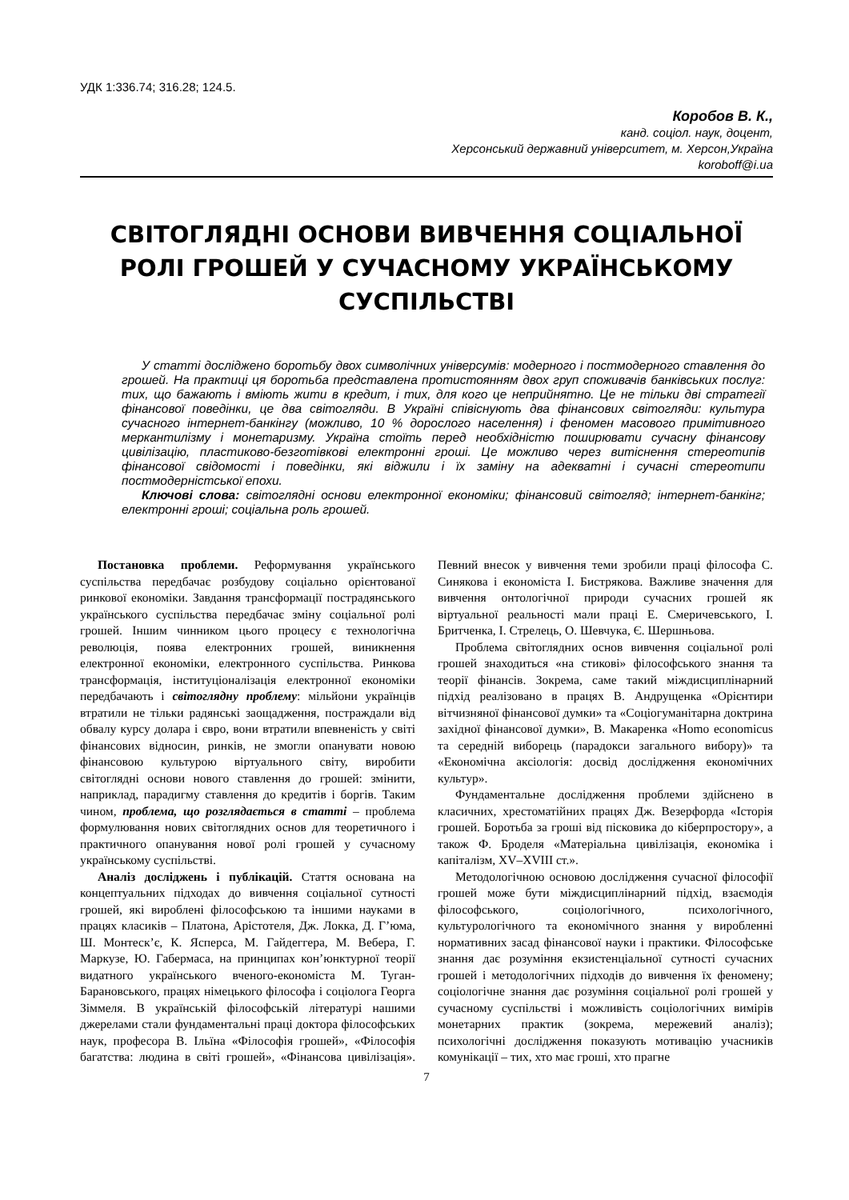УДК 1:336.74; 316.28; 124.5.
Коробов В. К.,
канд. соціол. наук, доцент,
Херсонський державний університет, м. Херсон,Україна
koroboff@i.ua
СВІТОГЛЯДНІ ОСНОВИ ВИВЧЕННЯ СОЦІАЛЬНОЇ РОЛІ ГРОШЕЙ У СУЧАСНОМУ УКРАЇНСЬКОМУ СУСПІЛЬСТВІ
У статті досліджено боротьбу двох символічних універсумів: модерного і постмодерного ставлення до грошей. На практиці ця боротьба представлена протистоянням двох груп споживачів банківських послуг: тих, що бажають і вміють жити в кредит, і тих, для кого це неприйнятно. Це не тільки дві стратегії фінансової поведінки, це два світогляди. В Україні співіснують два фінансових світогляди: культура сучасного інтернет-банкінгу (можливо, 10 % дорослого населення) і феномен масового примітивного меркантилізму і монетаризму. Україна стоїть перед необхідністю поширювати сучасну фінансову цивілізацію, пластиково-безготівкові електронні гроші. Це можливо через витіснення стереотипів фінансової свідомості і поведінки, які віджили і їх заміну на адекватні і сучасні стереотипи постмодерністської епохи.
Ключові слова: світоглядні основи електронної економіки; фінансовий світогляд; інтернет-банкінг; електронні гроші; соціальна роль грошей.
Постановка проблеми. Реформування українського суспільства передбачає розбудову соціально орієнтованої ринкової економіки. Завдання трансформації пострадянського українського суспільства передбачає зміну соціальної ролі грошей. Іншим чинником цього процесу є технологічна революція, поява електронних грошей, виникнення електронної економіки, електронного суспільства. Ринкова трансформація, інституціоналізація електронної економіки передбачають і світоглядну проблему: мільйони українців втратили не тільки радянські заощадження, постраждали від обвалу курсу долара і євро, вони втратили впевненість у світі фінансових відносин, ринків, не змогли опанувати новою фінансовою культурою віртуального світу, виробити світоглядні основи нового ставлення до грошей: змінити, наприклад, парадигму ставлення до кредитів і боргів. Таким чином, проблема, що розглядається в статті – проблема формулювання нових світоглядних основ для теоретичного і практичного опанування нової ролі грошей у сучасному українському суспільстві.
Аналіз досліджень і публікацій. Стаття основана на концептуальних підходах до вивчення соціальної сутності грошей, які вироблені філософською та іншими науками в працях класиків – Платона, Арістотеля, Дж. Локка, Д. Г’юма, Ш. Монтеск’є, К. Ясперса, М. Гайдеггера, М. Вебера, Г. Маркузе, Ю. Габермаса, на принципах кон’юнктурної теорії видатного українського вченого-економіста М. Туган-Барановського, працях німецького філософа і соціолога Георга Зіммеля. В українській філософській літературі нашими джерелами стали фундаментальні праці доктора філософських наук, професора В. Ільїна «Філософія грошей», «Філософія багатства: людина в світі грошей», «Фінансова цивілізація». Певний внесок у вивчення теми зробили праці філософа С. Синякова і економіста І. Бистрякова. Важливе значення для вивчення онтологічної природи сучасних грошей як віртуальної реальності мали праці Е. Смеричевського, І. Бритченка, І. Стрелець, О. Шевчука, Є. Шершньова.
Проблема світоглядних основ вивчення соціальної ролі грошей знаходиться «на стикові» філософського знання та теорії фінансів. Зокрема, саме такий міждисциплінарний підхід реалізовано в працях В. Андрущенка «Орієнтири вітчизняної фінансової думки» та «Соціогуманітарна доктрина західної фінансової думки», В. Макаренка «Homo economicus та середній виборець (парадокси загального вибору)» та «Економічна аксіологія: досвід дослідження економічних культур».
Фундаментальне дослідження проблеми здійснено в класичних, хрестоматійних працях Дж. Везерфорда «Історія грошей. Боротьба за гроші від пісковика до кіберпростору», а також Ф. Броделя «Матеріальна цивілізація, економіка і капіталізм, XV–XVIII ст.».
Методологічною основою дослідження сучасної філософії грошей може бути міждисциплінарний підхід, взаємодія філософського, соціологічного, психологічного, культурологічного та економічного знання у виробленні нормативних засад фінансової науки і практики. Філософське знання дає розуміння екзистенціальної сутності сучасних грошей і методологічних підходів до вивчення їх феномену; соціологічне знання дає розуміння соціальної ролі грошей у сучасному суспільстві і можливість соціологічних вимірів монетарних практик (зокрема, мережевий аналіз); психологічні дослідження показують мотивацію учасників комунікації – тих, хто має гроші, хто прагне
7